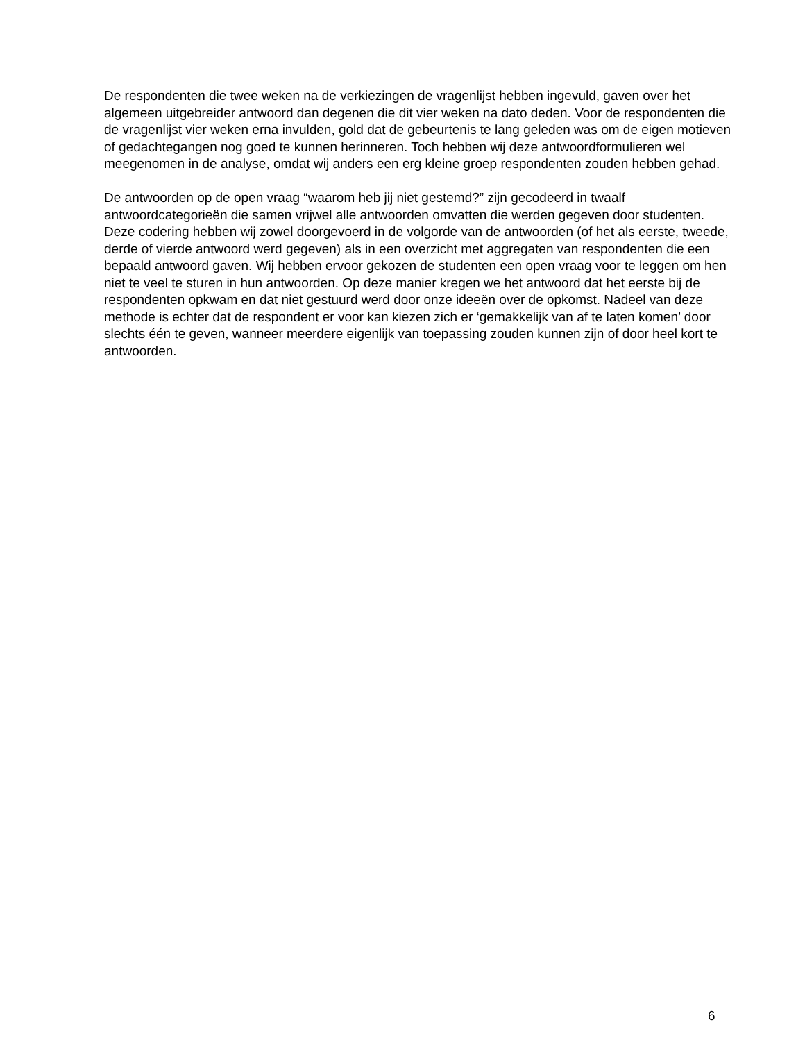De respondenten die twee weken na de verkiezingen de vragenlijst hebben ingevuld, gaven over het algemeen uitgebreider antwoord dan degenen die dit vier weken na dato deden. Voor de respondenten die de vragenlijst vier weken erna invulden, gold dat de gebeurtenis te lang geleden was om de eigen motieven of gedachtegangen nog goed te kunnen herinneren. Toch hebben wij deze antwoordformulieren wel meegenomen in de analyse, omdat wij anders een erg kleine groep respondenten zouden hebben gehad.
De antwoorden op de open vraag “waarom heb jij niet gestemd?” zijn gecodeerd in twaalf antwoordcategorieën die samen vrijwel alle antwoorden omvatten die werden gegeven door studenten. Deze codering hebben wij zowel doorgevoerd in de volgorde van de antwoorden (of het als eerste, tweede, derde of vierde antwoord werd gegeven) als in een overzicht met aggregaten van respondenten die een bepaald antwoord gaven. Wij hebben ervoor gekozen de studenten een open vraag voor te leggen om hen niet te veel te sturen in hun antwoorden. Op deze manier kregen we het antwoord dat het eerste bij de respondenten opkwam en dat niet gestuurd werd door onze ideeën over de opkomst. Nadeel van deze methode is echter dat de respondent er voor kan kiezen zich er ‘gemakkelijk van af te laten komen’ door slechts één te geven, wanneer meerdere eigenlijk van toepassing zouden kunnen zijn of door heel kort te antwoorden.
6